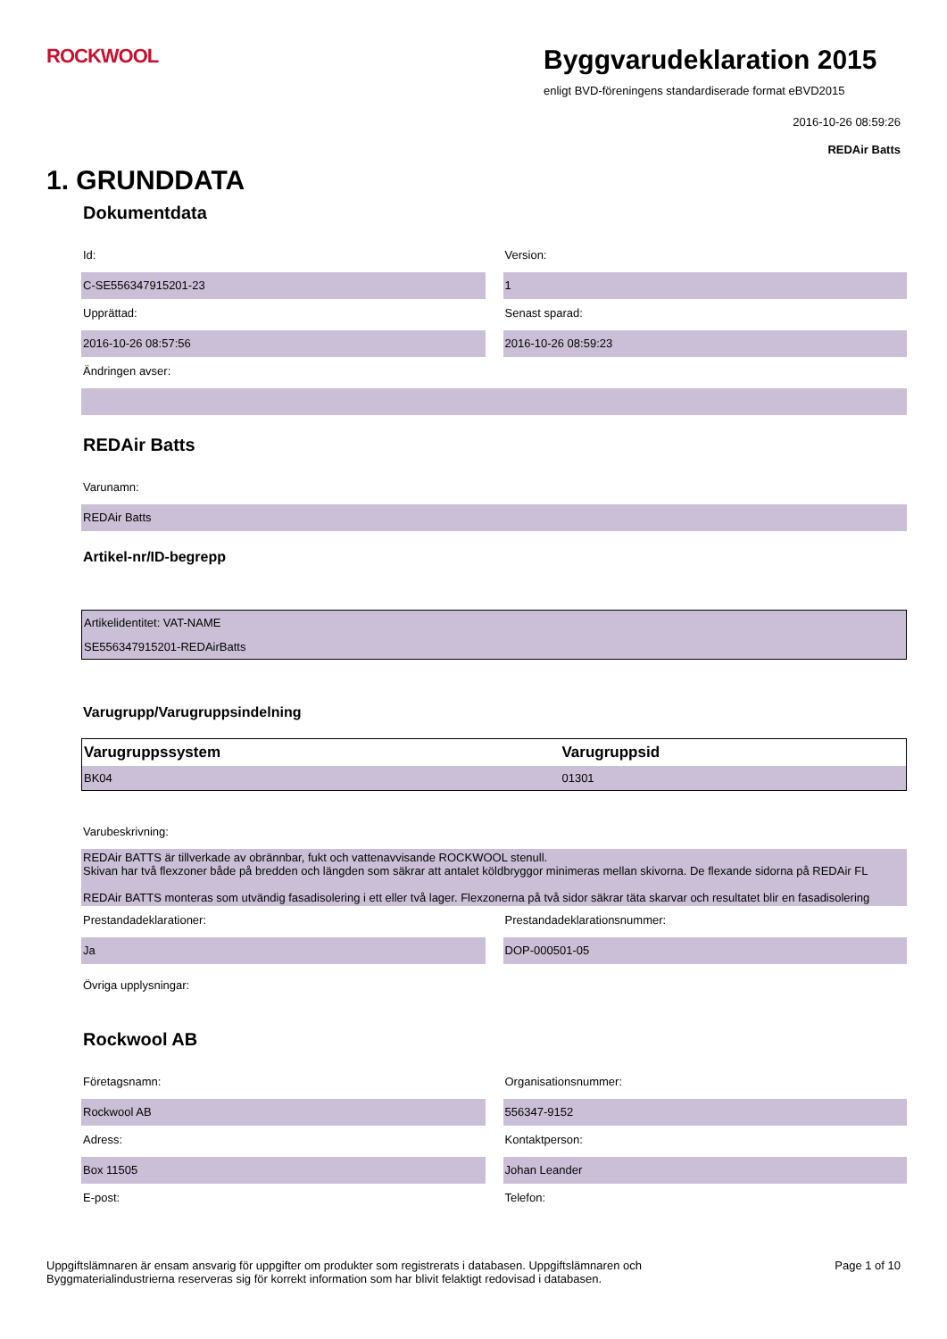ROCKWOOL
Byggvarudeklaration 2015
enligt BVD-föreningens standardiserade format eBVD2015
2016-10-26 08:59:26
REDAir Batts
1. GRUNDDATA
Dokumentdata
Id:
C-SE556347915201-23
Version:
1
Upprättad:
2016-10-26 08:57:56
Senast sparad:
2016-10-26 08:59:23
Ändringen avser:
REDAir Batts
Varunamn:
REDAir Batts
Artikel-nr/ID-begrepp
| Artikelidentitet: VAT-NAME |
| SE556347915201-REDAirBatts |
Varugrupp/Varugruppsindelning
| Varugruppssystem | Varugruppsid |
| --- | --- |
| BK04 | 01301 |
Varubeskrivning:
REDAir BATTS är tillverkade av obrännbar, fukt och vattenavvisande ROCKWOOL stenull.
Skivan har två flexzoner både på bredden och längden som säkrar att antalet köldbryggor minimeras mellan skivorna. De flexande sidorna på REDAir FL
REDAir BATTS monteras som utvändig fasadisolering i ett eller två lager. Flexzonerna på två sidor säkrar täta skarvar och resultatet blir en fasadisolering
Prestandadeklarationer:
Ja
Prestandadeklarationsnummer:
DOP-000501-05
Övriga upplysningar:
Rockwool AB
Företagsnamn:
Rockwool AB
Organisationsnummer:
556347-9152
Adress:
Box 11505
Kontaktperson:
Johan Leander
E-post: Telefon:
Uppgiftslämnaren är ensam ansvarig för uppgifter om produkter som registrerats i databasen. Uppgiftslämnaren och
Byggmaterialindustrierna reserveras sig för korrekt information som har blivit felaktigt redovisad i databasen.
Page 1 of 10